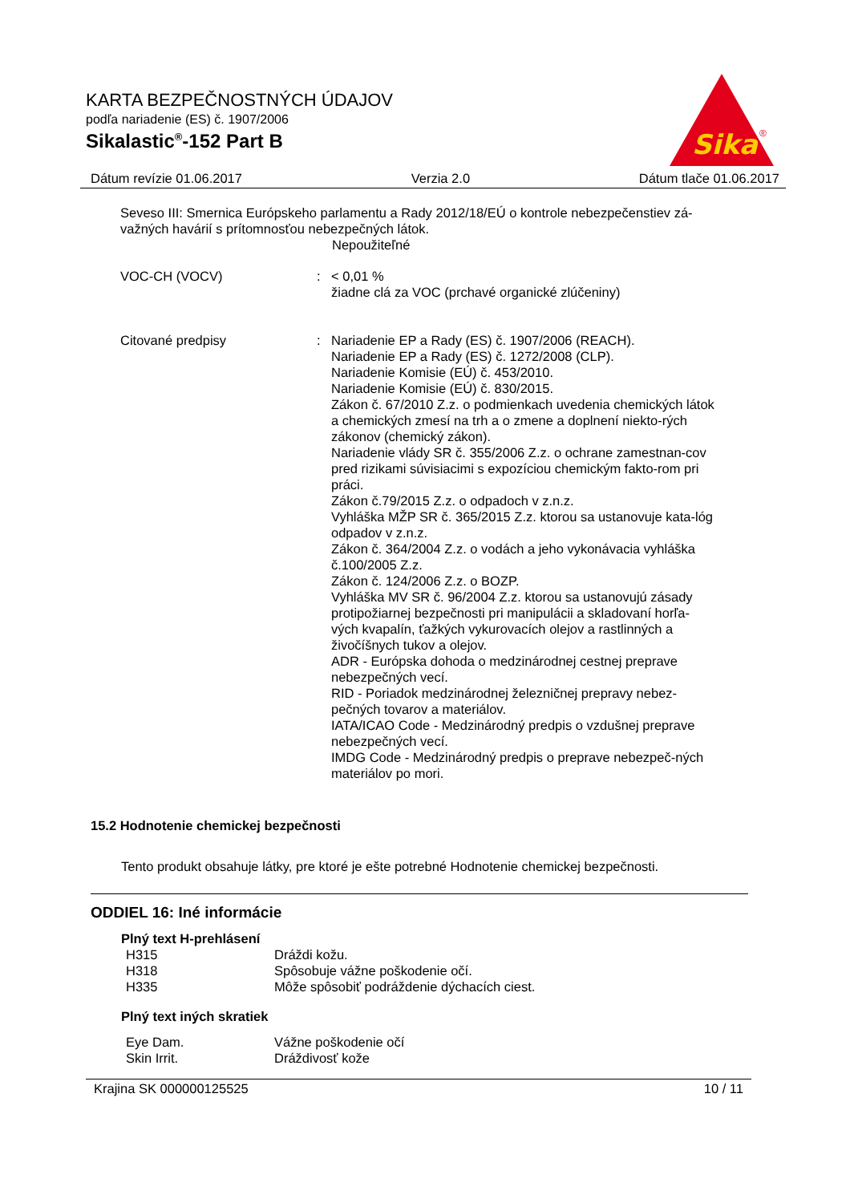KARTA BEZPEČNOSTNÝCH ÚDAJOV
podľa nariadenie (ES) č. 1907/2006
Sikalastic<sup>®</sup>-152 Part B
Sika
®
Dátum revízie 01.06.2017 Verzia 2.0 Dátum tlače 01.06.2017
Seveso III: Smernica Európskeho parlamentu a Rady 2012/18/EÚ o kontrole nebezpečenstiev zá-
važných havárií s prítomnosťou nebezpečných látok.
Nepoužiteľné
VOC-CH (VOCV) : < 0,01 %
žiadne clá za VOC (prchavé organické zlúčeniny)
Citované predpisy : Nariadenie EP a Rady (ES) č. 1907/2006 (REACH).
Nariadenie EP a Rady (ES) č. 1272/2008 (CLP).
Nariadenie Komisie (EÚ) č. 453/2010.
Nariadenie Komisie (EÚ) č. 830/2015.
Zákon č. 67/2010 Z.z. o podmienkach uvedenia chemických látok a chemických zmesí na trh a o zmene a doplnení niekto-rých zákonov (chemický zákon).
Nariadenie vlády SR č. 355/2006 Z.z. o ochrane zamestnan-cov pred rizikami súvisiacimi s expozíciou chemickým fakto-rom pri práci.
Zákon č.79/2015 Z.z. o odpadoch v z.n.z.
Vyhláška MŽP SR č. 365/2015 Z.z. ktorou sa ustanovuje kata-lóg odpadov v z.n.z.
Zákon č. 364/2004 Z.z. o vodách a jeho vykonávacia vyhláška č.100/2005 Z.z.
Zákon č. 124/2006 Z.z. o BOZP.
Vyhláška MV SR č. 96/2004 Z.z. ktorou sa ustanovujú zásady protipožiarnej bezpečnosti pri manipulácii a skladovaní horľa-vých kvapalín, ťažkých vykurovacích olejov a rastlinných a živočíšnych tukov a olejov.
ADR - Európska dohoda o medzinárodnej cestnej preprave nebezpečných vecí.
RID - Poriadok medzinárodnej železničnej prepravy nebez-pečných tovarov a materiálov.
IATA/ICAO Code - Medzinárodný predpis o vzdušnej preprave nebezpečných vecí.
IMDG Code - Medzinárodný predpis o preprave nebezpeč-ných materiálov po mori.
15.2 Hodnotenie chemickej bezpečnosti
Tento produkt obsahuje látky, pre ktoré je ešte potrebné Hodnotenie chemickej bezpečnosti.
ODDIEL 16: Iné informácie
Plný text H-prehlásení
H315 Dráždi kožu.
H318 Spôsobuje vážne poškodenie očí.
H335 Môže spôsobiť podráždenie dýchacích ciest.
Plný text iných skratiek
Eye Dam. Vážne poškodenie očí
Skin Irrit. Dráždivosť kože
Krajina SK 000000125525 10 / 11